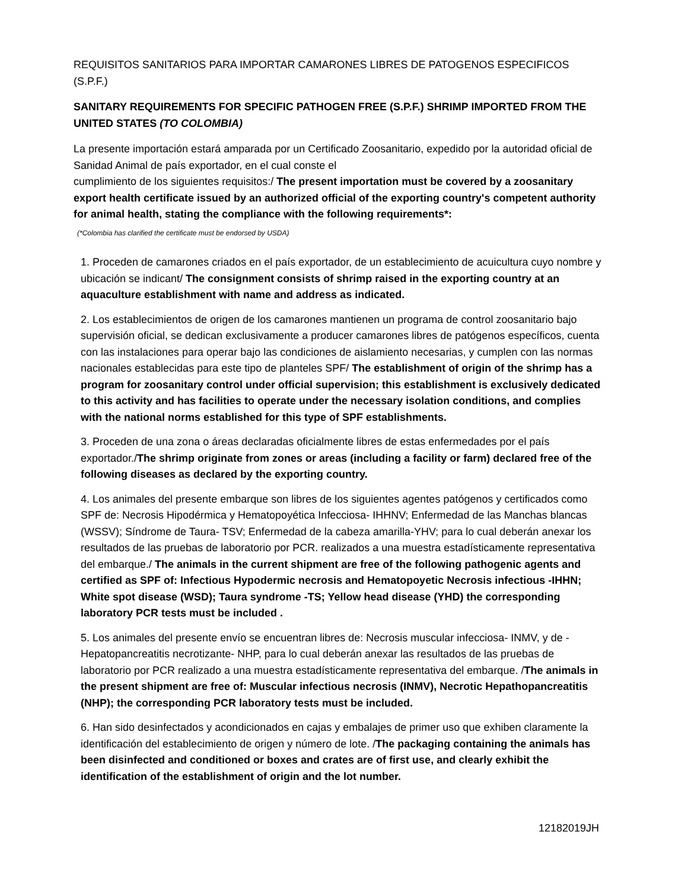REQUISITOS SANITARIOS PARA IMPORTAR CAMARONES LIBRES DE PATOGENOS ESPECIFICOS (S.P.F.)
SANITARY REQUIREMENTS FOR SPECIFIC PATHOGEN FREE (S.P.F.) SHRIMP IMPORTED FROM THE UNITED STATES (TO COLOMBIA)
La presente importación estará amparada por un Certificado Zoosanitario, expedido por la autoridad oficial de Sanidad Animal de país exportador, en el cual conste el
cumplimiento de los siguientes requisitos:/ The present importation must be covered by a zoosanitary export health certificate issued by an authorized official of the exporting country's competent authority for animal health, stating the compliance with the following requirements*:
(*Colombia has clarified the certificate must be endorsed by USDA)
1. Proceden de camarones criados en el país exportador, de un establecimiento de acuicultura cuyo nombre y ubicación se indicant/ The consignment consists of shrimp raised in the exporting country at an aquaculture establishment with name and address as indicated.
2. Los establecimientos de origen de los camarones mantienen un programa de control zoosanitario bajo supervisión oficial, se dedican exclusivamente a producer camarones libres de patógenos específicos, cuenta con las instalaciones para operar bajo las condiciones de aislamiento necesarias, y cumplen con las normas nacionales establecidas para este tipo de planteles SPF/ The establishment of origin of the shrimp has a program for zoosanitary control under official supervision; this establishment is exclusively dedicated to this activity and has facilities to operate under the necessary isolation conditions, and complies with the national norms established for this type of SPF establishments.
3. Proceden de una zona o áreas declaradas oficialmente libres de estas enfermedades por el país exportador./The shrimp originate from zones or areas (including a facility or farm) declared free of the following diseases as declared by the exporting country.
4. Los animales del presente embarque son libres de los siguientes agentes patógenos y certificados como SPF de: Necrosis Hipodérmica y Hematopoyética Infecciosa- IHHNV; Enfermedad de las Manchas blancas (WSSV); Síndrome de Taura- TSV; Enfermedad de la cabeza amarilla-YHV; para lo cual deberán anexar los resultados de las pruebas de laboratorio por PCR. realizados a una muestra estadísticamente representativa del embarque./ The animals in the current shipment are free of the following pathogenic agents and certified as SPF of: Infectious Hypodermic necrosis and Hematopoyetic Necrosis infectious -IHHN; White spot disease (WSD); Taura syndrome -TS; Yellow head disease (YHD) the corresponding laboratory PCR tests must be included .
5. Los animales del presente envío se encuentran libres de: Necrosis muscular infecciosa- INMV, y de -Hepatopancreatitis necrotizante- NHP, para lo cual deberán anexar las resultados de las pruebas de laboratorio por PCR realizado a una muestra estadísticamente representativa del embarque. /The animals in the present shipment are free of: Muscular infectious necrosis (INMV), Necrotic Hepathopancreatitis (NHP); the corresponding PCR laboratory tests must be included.
6. Han sido desinfectados y acondicionados en cajas y embalajes de primer uso que exhiben claramente la identificación del establecimiento de origen y número de lote. /The packaging containing the animals has been disinfected and conditioned or boxes and crates are of first use, and clearly exhibit the identification of the establishment of origin and the lot number.
12182019JH